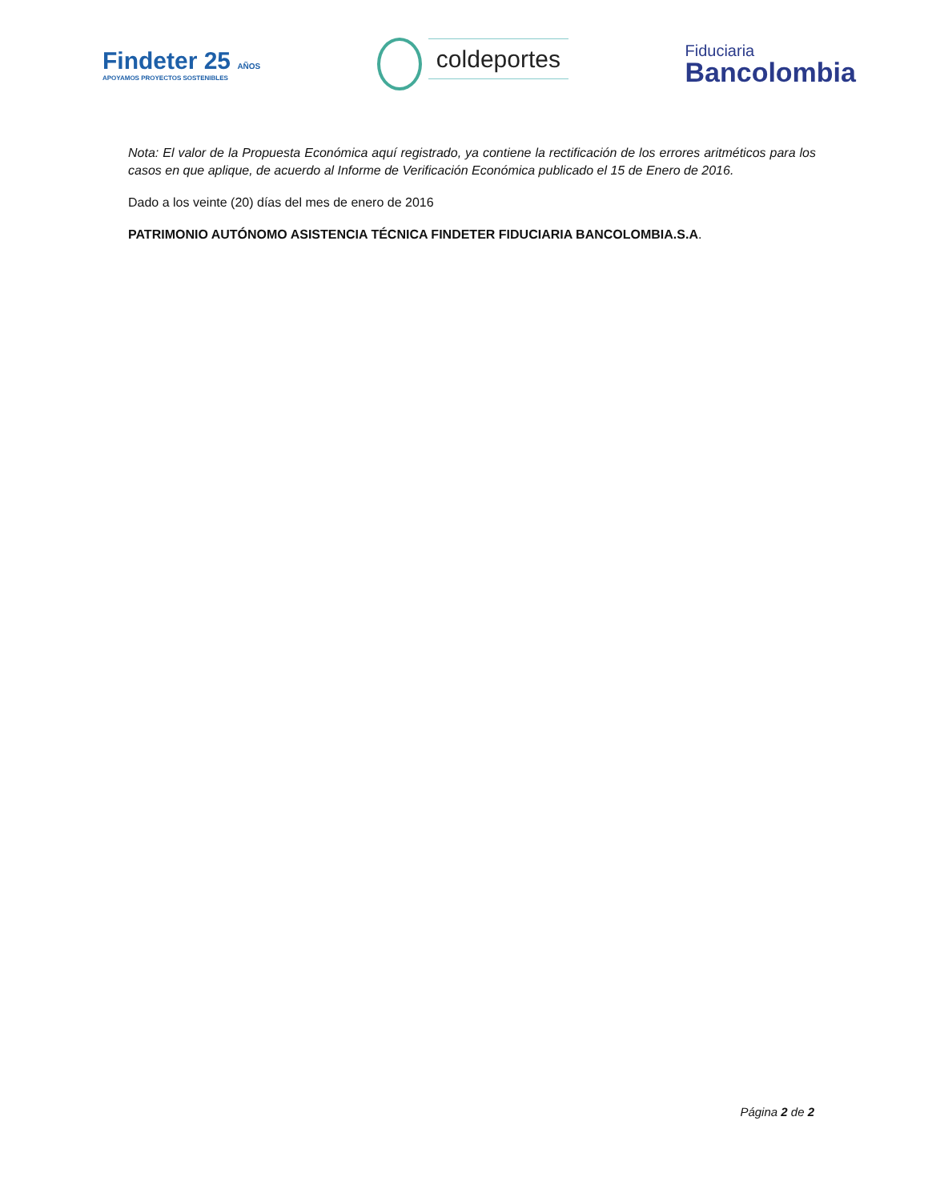Findeter 25 AÑOS
APOYAMOS PROYECTOS SOSTENIBLES
coldeportes
Fiduciaria
Bancolombia
Nota: El valor de la Propuesta Económica aquí registrado, ya contiene la rectificación de los errores aritméticos para los casos en que aplique, de acuerdo al Informe de Verificación Económica publicado el 15 de Enero de 2016.
Dado a los veinte (20) días del mes de enero de 2016
PATRIMONIO AUTÓNOMO ASISTENCIA TÉCNICA FINDETER FIDUCIARIA BANCOLOMBIA.S.A.
Página 2 de 2